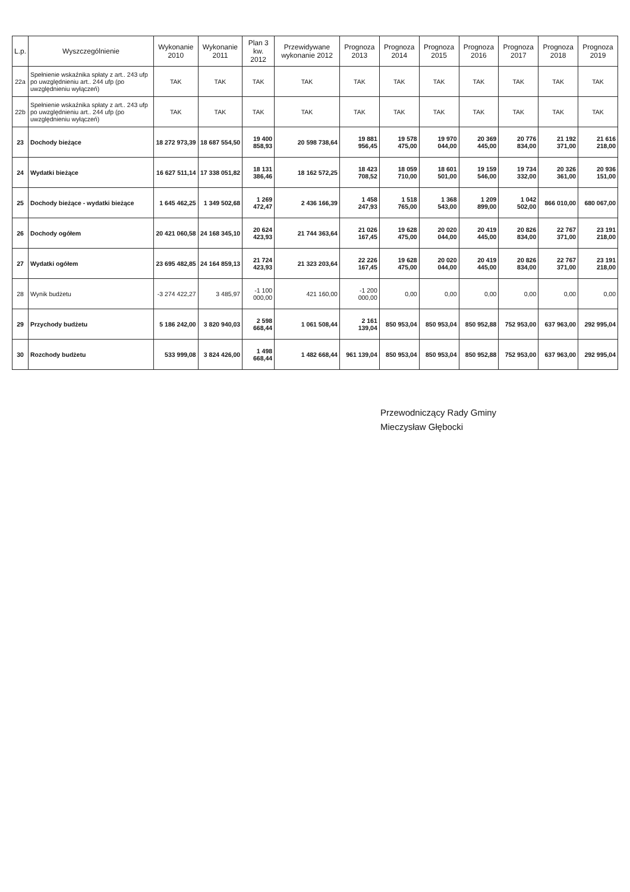| L.p. | Wyszczególnienie | Wykonanie 2010 | Wykonanie 2011 | Plan 3 kw. 2012 | Przewidywane wykonanie 2012 | Prognoza 2013 | Prognoza 2014 | Prognoza 2015 | Prognoza 2016 | Prognoza 2017 | Prognoza 2018 | Prognoza 2019 |
| --- | --- | --- | --- | --- | --- | --- | --- | --- | --- | --- | --- | --- |
| 22a | Spełnienie wskaźnika spłaty z art.. 243 ufp po uwzględnieniu art.. 244 ufp (po uwzględnieniu wyłączeń) | TAK | TAK | TAK | TAK | TAK | TAK | TAK | TAK | TAK | TAK | TAK |
| 22b | Spełnienie wskaźnika spłaty z art.. 243 ufp po uwzględnieniu art.. 244 ufp (po uwzględnieniu wyłączeń) | TAK | TAK | TAK | TAK | TAK | TAK | TAK | TAK | TAK | TAK | TAK |
| 23 | Dochody bieżące | 18 272 973,39 | 18 687 554,50 | 19 400 858,93 | 20 598 738,64 | 19 881 956,45 | 19 578 475,00 | 19 970 044,00 | 20 369 445,00 | 20 776 834,00 | 21 192 371,00 | 21 616 218,00 |
| 24 | Wydatki bieżące | 16 627 511,14 | 17 338 051,82 | 18 131 386,46 | 18 162 572,25 | 18 423 708,52 | 18 059 710,00 | 18 601 501,00 | 19 159 546,00 | 19 734 332,00 | 20 326 361,00 | 20 936 151,00 |
| 25 | Dochody bieżące - wydatki bieżące | 1 645 462,25 | 1 349 502,68 | 1 269 472,47 | 2 436 166,39 | 1 458 247,93 | 1 518 765,00 | 1 368 543,00 | 1 209 899,00 | 1 042 502,00 | 866 010,00 | 680 067,00 |
| 26 | Dochody ogółem | 20 421 060,58 | 24 168 345,10 | 20 624 423,93 | 21 744 363,64 | 21 026 167,45 | 19 628 475,00 | 20 020 044,00 | 20 419 445,00 | 20 826 834,00 | 22 767 371,00 | 23 191 218,00 |
| 27 | Wydatki ogółem | 23 695 482,85 | 24 164 859,13 | 21 724 423,93 | 21 323 203,64 | 22 226 167,45 | 19 628 475,00 | 20 020 044,00 | 20 419 445,00 | 20 826 834,00 | 22 767 371,00 | 23 191 218,00 |
| 28 | Wynik budżetu | -3 274 422,27 | 3 485,97 | -1 100 000,00 | 421 160,00 | -1 200 000,00 | 0,00 | 0,00 | 0,00 | 0,00 | 0,00 | 0,00 |
| 29 | Przychody budżetu | 5 186 242,00 | 3 820 940,03 | 2 598 668,44 | 1 061 508,44 | 2 161 139,04 | 850 953,04 | 850 953,04 | 850 952,88 | 752 953,00 | 637 963,00 | 292 995,04 |
| 30 | Rozchody budżetu | 533 999,08 | 3 824 426,00 | 1 498 668,44 | 1 482 668,44 | 961 139,04 | 850 953,04 | 850 953,04 | 850 952,88 | 752 953,00 | 637 963,00 | 292 995,04 |
Przewodniczący Rady Gminy
Mieczysław Głębocki